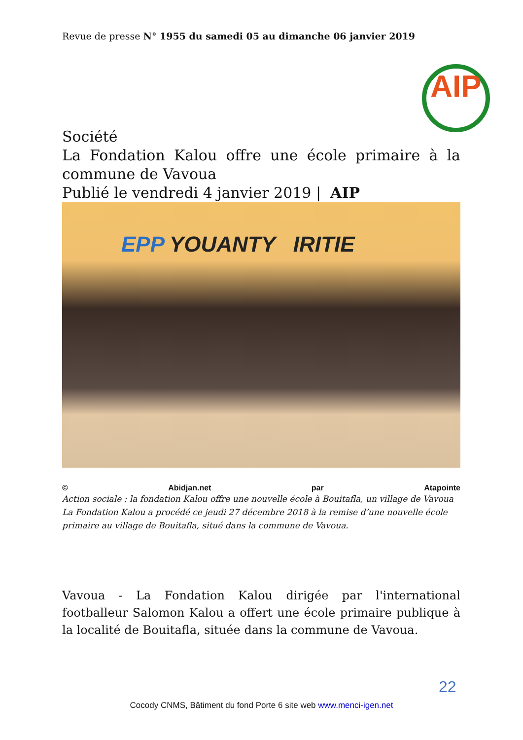Revue de presse N° 1955 du samedi 05 au dimanche 06 janvier 2019
AIP
Société
La Fondation Kalou offre une école primaire à la commune de Vavoua
Publié le vendredi 4 janvier 2019 | AIP
EPP YOUANTY IRITIE
© Abidjan.net par Atapointe
Action sociale : la fondation Kalou offre une nouvelle école à Bouitafla, un village de Vavoua
La Fondation Kalou a procédé ce jeudi 27 décembre 2018 à la remise d’une nouvelle école primaire au village de Bouitafla, situé dans la commune de Vavoua.
Vavoua - La Fondation Kalou dirigée par l'international footballeur Salomon Kalou a offert une école primaire publique à la localité de Bouitafla, située dans la commune de Vavoua.
22
Cocody CNMS, Bâtiment du fond Porte 6 site web www.menci-igen.net